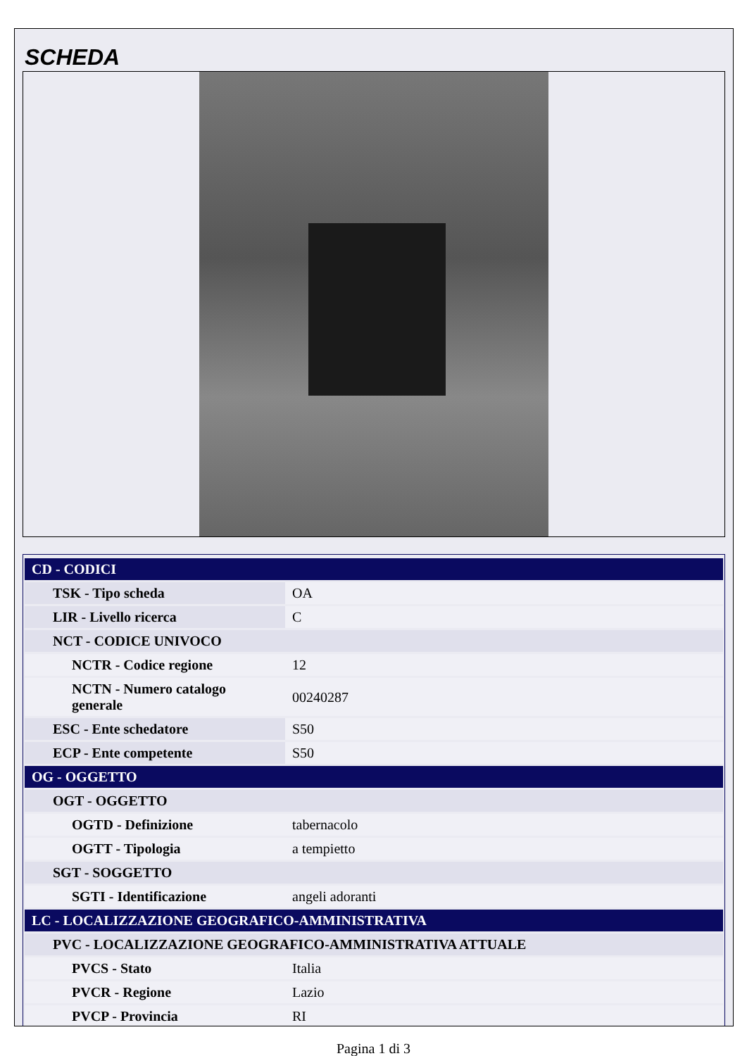SCHEDA
| CD - CODICI | |
| TSK - Tipo scheda | OA |
| LIR - Livello ricerca | C |
| NCT - CODICE UNIVOCO | |
| NCTR - Codice regione | 12 |
| NCTN - Numero catalogo generale | 00240287 |
| ESC - Ente schedatore | S50 |
| ECP - Ente competente | S50 |
| OG - OGGETTO | |
| OGT - OGGETTO | |
| OGTD - Definizione | tabernacolo |
| OGTT - Tipologia | a tempietto |
| SGT - SOGGETTO | |
| SGTI - Identificazione | angeli adoranti |
| LC - LOCALIZZAZIONE GEOGRAFICO-AMMINISTRATIVA | |
| PVC - LOCALIZZAZIONE GEOGRAFICO-AMMINISTRATIVA ATTUALE | |
| PVCS - Stato | Italia |
| PVCR - Regione | Lazio |
| PVCP - Provincia | RI |
Pagina 1 di 3